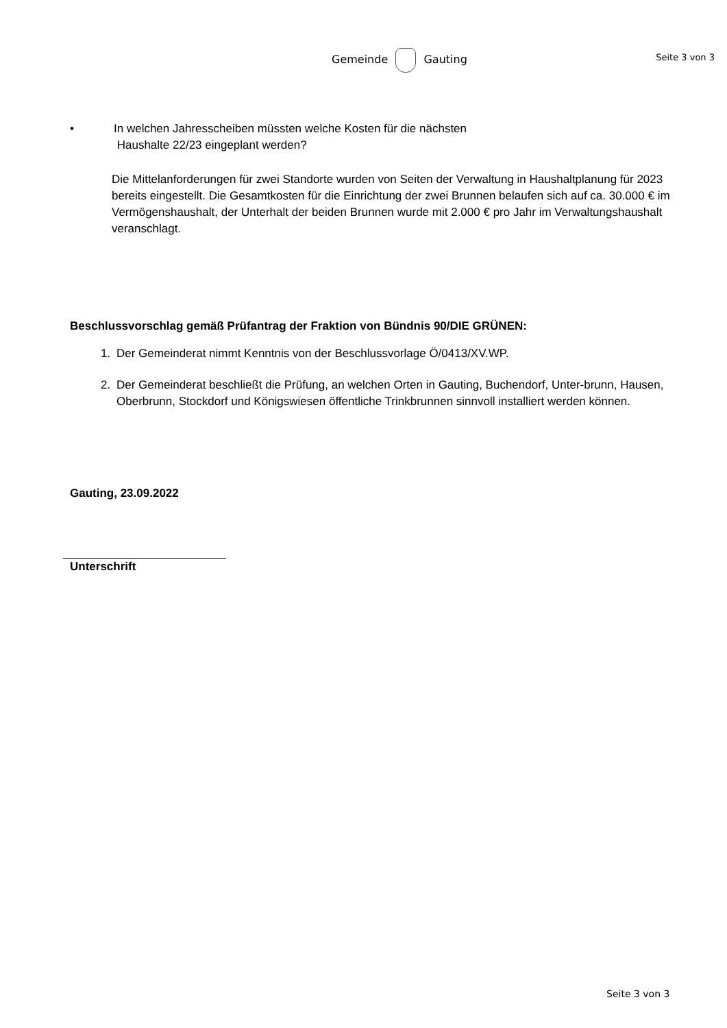Gemeinde Gauting
Seite 3 von 3
• In welchen Jahresscheiben müssten welche Kosten für die nächsten
Haushalte 22/23 eingeplant werden?
Die Mittelanforderungen für zwei Standorte wurden von Seiten der Verwaltung in Haushaltplanung für 2023 bereits eingestellt. Die Gesamtkosten für die Einrichtung der zwei Brunnen belaufen sich auf ca. 30.000 € im Vermögenshaushalt, der Unterhalt der beiden Brunnen wurde mit 2.000 € pro Jahr im Verwaltungshaushalt veranschlagt.
Beschlussvorschlag gemäß Prüfantrag der Fraktion von Bündnis 90/DIE GRÜNEN:
1. Der Gemeinderat nimmt Kenntnis von der Beschlussvorlage Ö/0413/XV.WP.
2. Der Gemeinderat beschließt die Prüfung, an welchen Orten in Gauting, Buchendorf, Unter-brunn, Hausen, Oberbrunn, Stockdorf und Königswiesen öffentliche Trinkbrunnen sinnvoll installiert werden können.
Gauting, 23.09.2022
Unterschrift
Seite 3 von 3